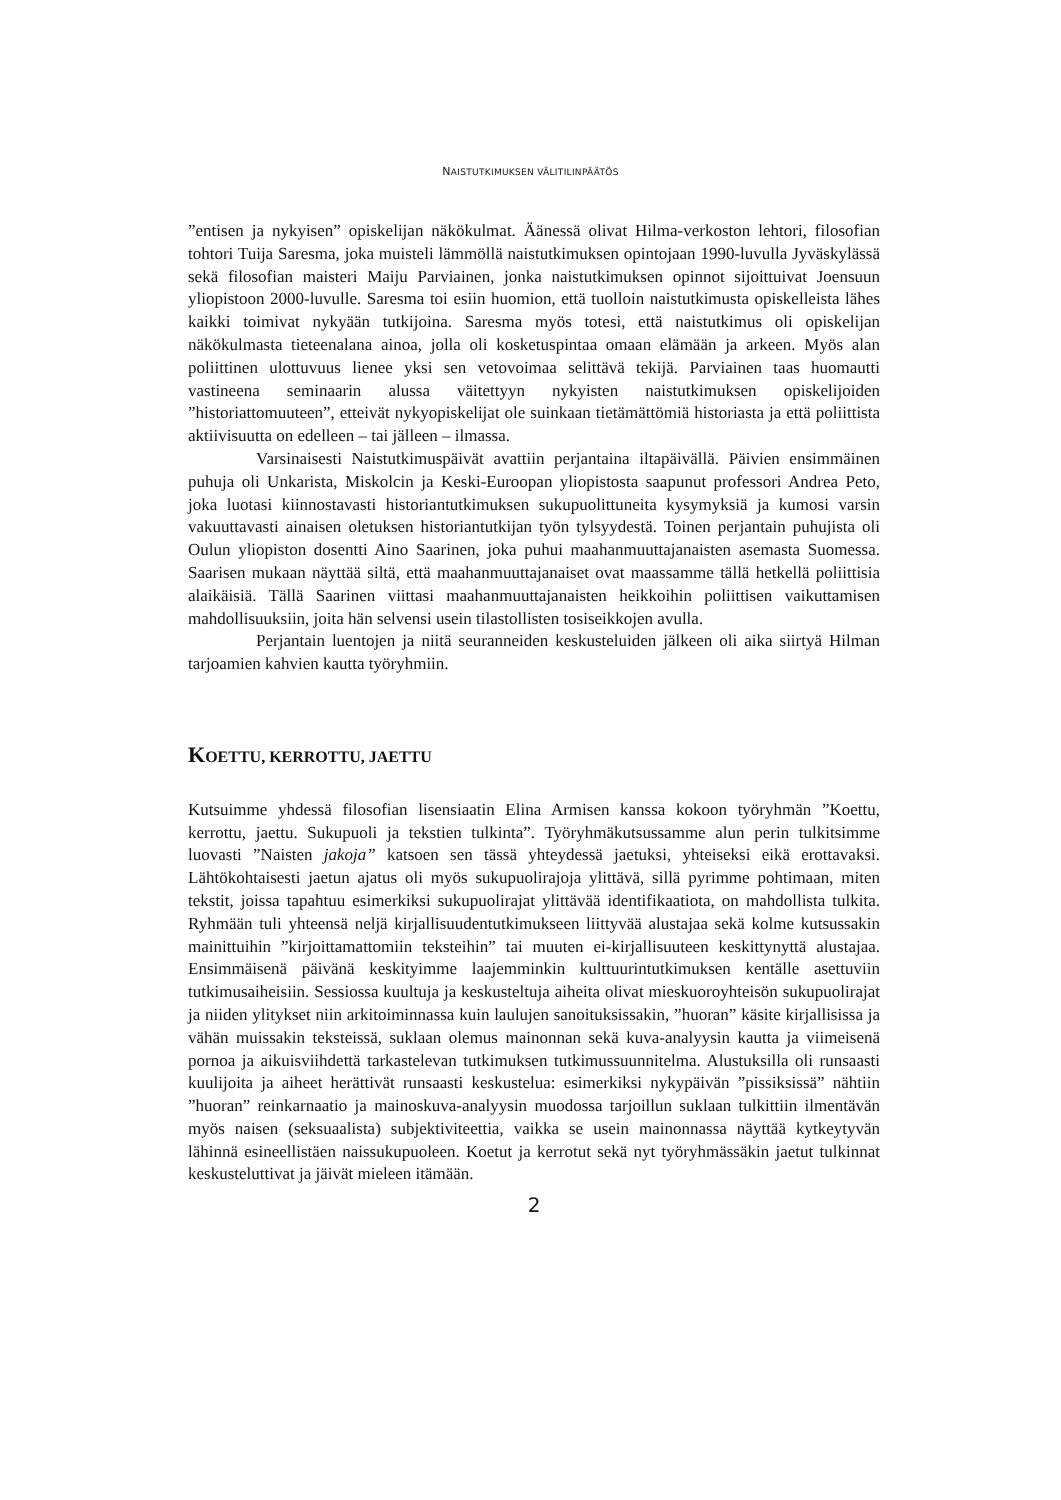NAISTUTKIMUKSEN VÄLITILINPÄÄTÖS
”entisen ja nykyisen” opiskelijan näkökulmat. Äänessä olivat Hilma-verkoston lehtori, filosofian tohtori Tuija Saresma, joka muisteli lämmöllä naistutkimuksen opintojaan 1990-luvulla Jyväskylässä sekä filosofian maisteri Maiju Parviainen, jonka naistutkimuksen opinnot sijoittuivat Joensuun yliopistoon 2000-luvulle. Saresma toi esiin huomion, että tuolloin naistutkimusta opiskelleista lähes kaikki toimivat nykyään tutkijoina. Saresma myös totesi, että naistutkimus oli opiskelijan näkökulmasta tieteenalana ainoa, jolla oli kosketuspintaa omaan elämään ja arkeen. Myös alan poliittinen ulottuvuus lienee yksi sen vetovoimaa selittävä tekijä. Parviainen taas huomautti vastineena seminaarin alussa väitettyyn nykyisten naistutkimuksen opiskelijoiden ”historiattomuuteen”, etteivät nykyopiskelijat ole suinkaan tietämättömiä historiasta ja että poliittista aktiivisuutta on edelleen – tai jälleen – ilmassa.
Varsinaisesti Naistutkimuspäivät avattiin perjantaina iltapäivällä. Päivien ensimmäinen puhuja oli Unkarista, Miskolcin ja Keski-Euroopan yliopistosta saapunut professori Andrea Peto, joka luotasi kiinnostavasti historiantutkimuksen sukupuolittuneita kysymyksiä ja kumosi varsin vakuuttavasti ainaisen oletuksen historiantutkijan työn tylsyydestä. Toinen perjantain puhujista oli Oulun yliopiston dosentti Aino Saarinen, joka puhui maahanmuuttajanaisten asemasta Suomessa. Saarisen mukaan näyttää siltä, että maahanmuuttajanaiset ovat maassamme tällä hetkellä poliittisia alaikäisiä. Tällä Saarinen viittasi maahanmuuttajanaisten heikkoihin poliittisen vaikuttamisen mahdollisuuksiin, joita hän selvensi usein tilastollisten tosiseikkojen avulla.
Perjantain luentojen ja niitä seuranneiden keskusteluiden jälkeen oli aika siirtyä Hilman tarjoamien kahvien kautta työryhmiin.
KOETTU, KERROTTU, JAETTU
Kutsuimme yhdessä filosofian lisensiaatin Elina Armisen kanssa kokoon työryhmän ”Koettu, kerrottu, jaettu. Sukupuoli ja tekstien tulkinta”. Työryhmäkutsussamme alun perin tulkitsimme luovasti ”Naisten jakoja” katsoen sen tässä yhteydessä jaetuksi, yhteiseksi eikä erottavaksi. Lähtökohtaisesti jaetun ajatus oli myös sukupuolirajoja ylittävä, sillä pyrimme pohtimaan, miten tekstit, joissa tapahtuu esimerkiksi sukupuolirajat ylittävää identifikaatiota, on mahdollista tulkita. Ryhmään tuli yhteensä neljä kirjallisuudentutkimukseen liittyvää alustajaa sekä kolme kutsussakin mainittuihin ”kirjoittamattomiin teksteihin” tai muuten ei-kirjallisuuteen keskittynyttä alustajaa. Ensimmäisenä päivänä keskityimme laajemminkin kulttuurintutkimuksen kentälle asettuviin tutkimusaiheisiin. Sessiossa kuultuja ja keskusteltuja aiheita olivat mieskuoroyhteisön sukupuolirajat ja niiden ylitykset niin arkitoiminnassa kuin laulujen sanoituksissakin, ”huoran” käsite kirjallisissa ja vähän muissakin teksteissä, suklaan olemus mainonnan sekä kuva-analyysin kautta ja viimeisenä pornoa ja aikuisviihdettä tarkastelevan tutkimuksen tutkimussuunnitelma. Alustuksilla oli runsaasti kuulijoita ja aiheet herättivät runsaasti keskustelua: esimerkiksi nykypäivän ”pissiksissä” nähtiin ”huoran” reinkarnaatio ja mainoskuva-analyysin muodossa tarjoillun suklaan tulkittiin ilmentävän myös naisen (seksuaalista) subjektiviteettia, vaikka se usein mainonnassa näyttää kytkeytyvän lähinnä esineellistäen naissukupuoleen. Koetut ja kerrotut sekä nyt työryhmässäkin jaetut tulkinnat keskusteluttivat ja jäivät mieleen itämään.
2